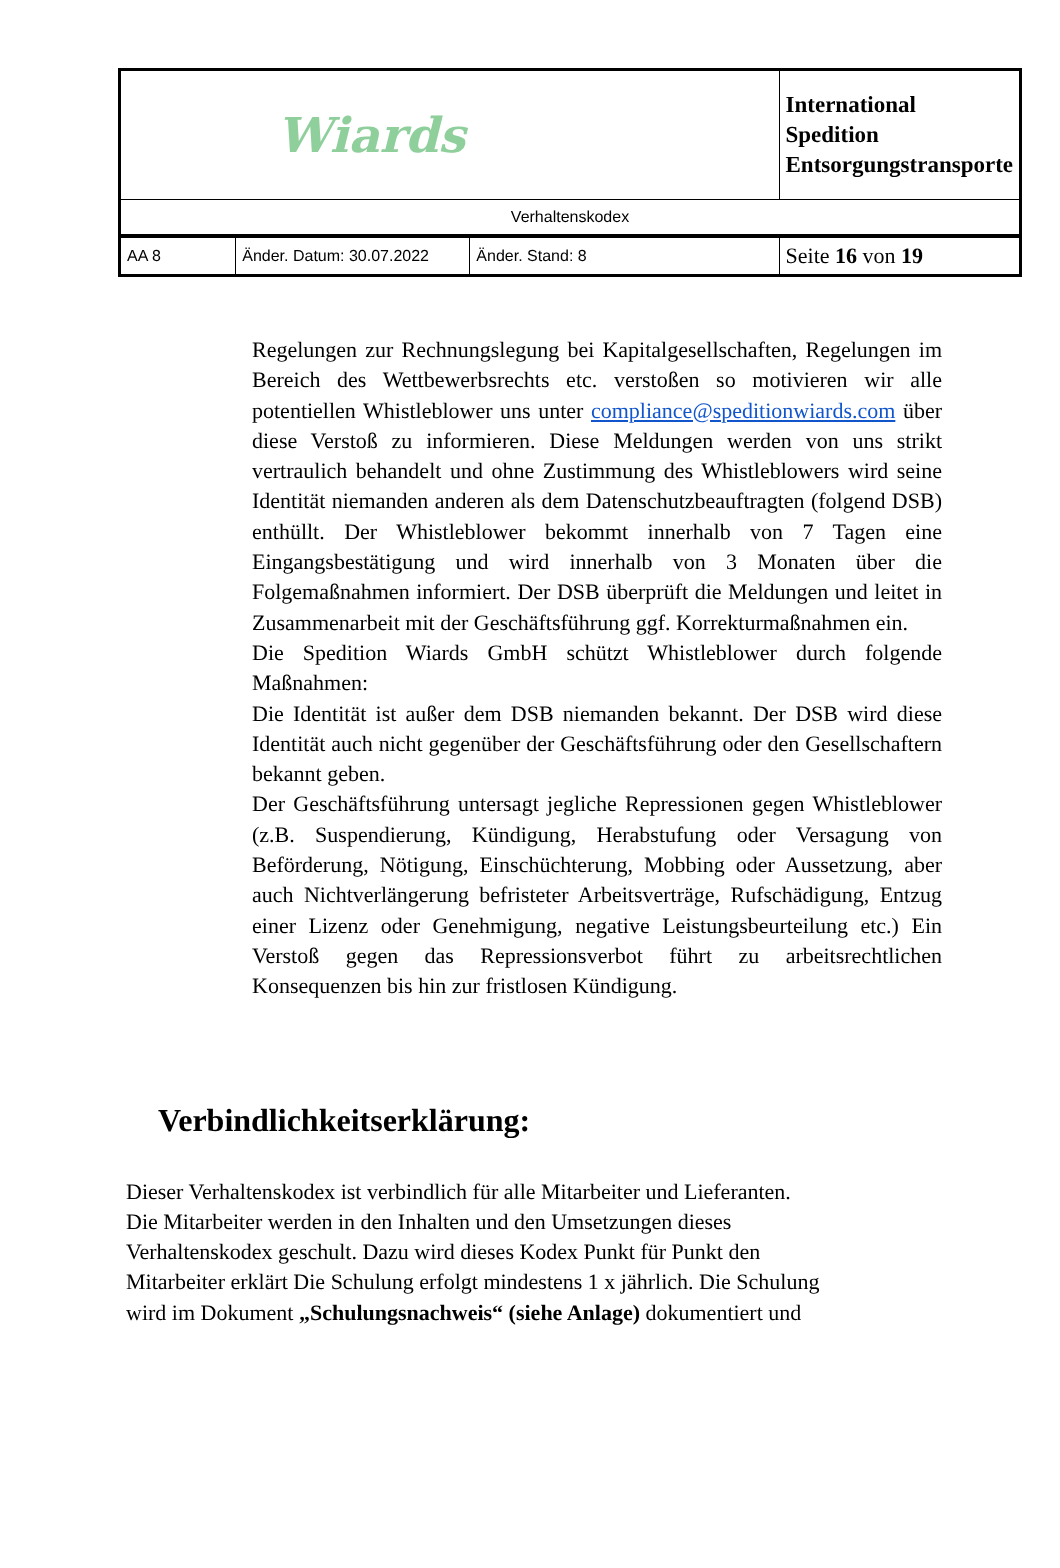| Wiards | | | International Spedition Entsorgungstransporte |
| Verhaltenskodex | | | |
| AA 8 | Änder. Datum: 30.07.2022 | Änder. Stand: 8 | Seite 16 von 19 |
Regelungen zur Rechnungslegung bei Kapitalgesellschaften, Regelungen im Bereich des Wettbewerbsrechts etc. verstoßen so motivieren wir alle potentiellen Whistleblower uns unter compliance@speditionwiards.com über diese Verstoß zu informieren. Diese Meldungen werden von uns strikt vertraulich behandelt und ohne Zustimmung des Whistleblowers wird seine Identität niemanden anderen als dem Datenschutzbeauftragten (folgend DSB) enthüllt. Der Whistleblower bekommt innerhalb von 7 Tagen eine Eingangsbestätigung und wird innerhalb von 3 Monaten über die Folgemaßnahmen informiert. Der DSB überprüft die Meldungen und leitet in Zusammenarbeit mit der Geschäftsführung ggf. Korrekturmaßnahmen ein.
Die Spedition Wiards GmbH schützt Whistleblower durch folgende Maßnahmen:
Die Identität ist außer dem DSB niemanden bekannt. Der DSB wird diese Identität auch nicht gegenüber der Geschäftsführung oder den Gesellschaftern bekannt geben.
Der Geschäftsführung untersagt jegliche Repressionen gegen Whistleblower (z.B. Suspendierung, Kündigung, Herabstufung oder Versagung von Beförderung, Nötigung, Einschüchterung, Mobbing oder Aussetzung, aber auch Nichtverlängerung befristeter Arbeitsverträge, Rufschädigung, Entzug einer Lizenz oder Genehmigung, negative Leistungsbeurteilung etc.) Ein Verstoß gegen das Repressionsverbot führt zu arbeitsrechtlichen Konsequenzen bis hin zur fristlosen Kündigung.
Verbindlichkeitserklärung:
Dieser Verhaltenskodex ist verbindlich für alle Mitarbeiter und Lieferanten.
Die Mitarbeiter werden in den Inhalten und den Umsetzungen dieses
Verhaltenskodex geschult. Dazu wird dieses Kodex Punkt für Punkt den
Mitarbeiter erklärt Die Schulung erfolgt mindestens 1 x jährlich. Die Schulung
wird im Dokument „Schulungsnachweis“ (siehe Anlage) dokumentiert und